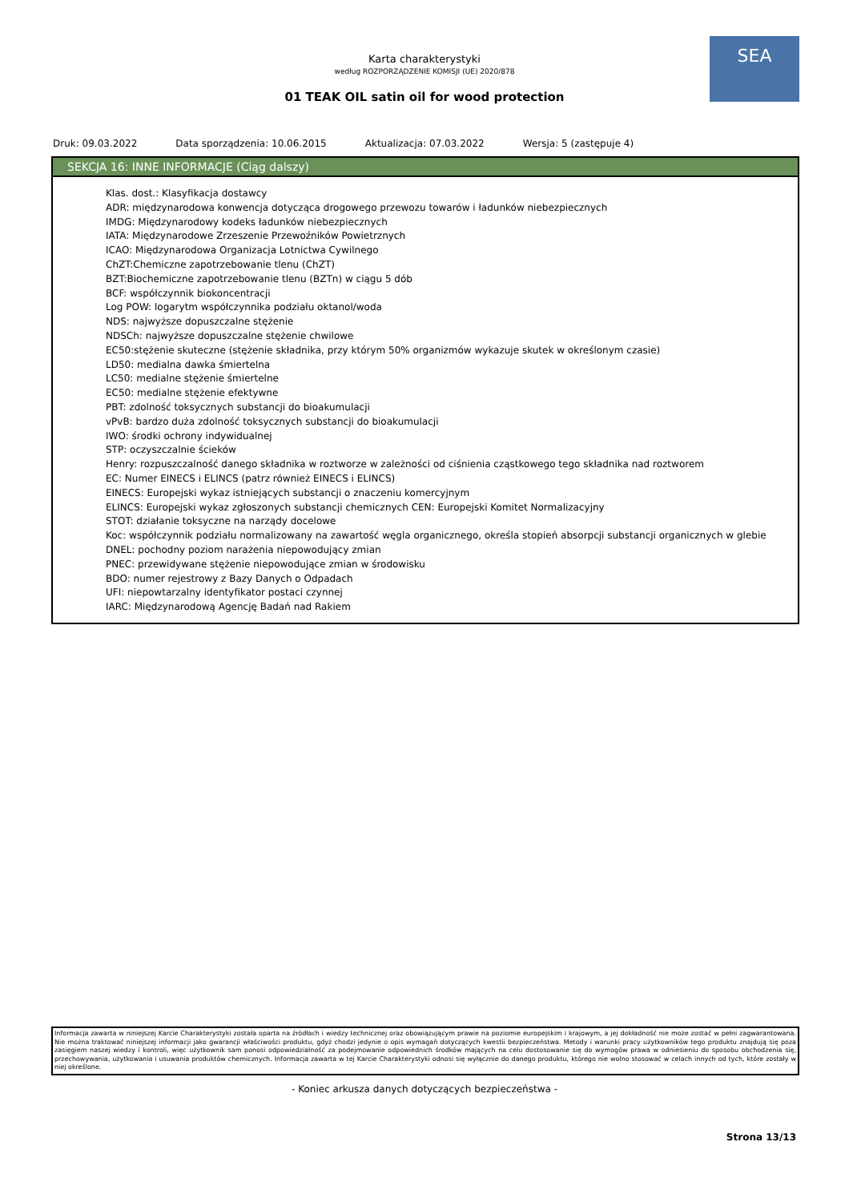Karta charakterystyki
według ROZPORZĄDZENIE KOMISJI (UE) 2020/878
01 TEAK OIL satin oil for wood protection
SEA
Druk: 09.03.2022 Data sporządzenia: 10.06.2015 Aktualizacja: 07.03.2022 Wersja: 5 (zastępuje 4)
SEKCJA 16: INNE INFORMACJE (Ciąg dalszy)
Klas. dost.: Klasyfikacja dostawcy
ADR: międzynarodowa konwencja dotycząca drogowego przewozu towarów i ładunków niebezpiecznych
IMDG: Międzynarodowy kodeks ładunków niebezpiecznych
IATA: Międzynarodowe Zrzeszenie Przewoźników Powietrznych
ICAO: Międzynarodowa Organizacja Lotnictwa Cywilnego
ChZT:Chemiczne zapotrzebowanie tlenu (ChZT)
BZT:Biochemiczne zapotrzebowanie tlenu (BZTn) w ciągu 5 dób
BCF: współczynnik biokoncentracji
Log POW: logarytm współczynnika podziału oktanol/woda
NDS: najwyższe dopuszczalne stężenie
NDSCh: najwyższe dopuszczalne stężenie chwilowe
EC50:stężenie skuteczne (stężenie składnika, przy którym 50% organizmów wykazuje skutek w określonym czasie)
LD50: medialna dawka śmiertelna
LC50: medialne stężenie śmiertelne
EC50: medialne stężenie efektywne
PBT: zdolność toksycznych substancji do bioakumulacji
vPvB: bardzo duża zdolność toksycznych substancji do bioakumulacji
IWO: środki ochrony indywidualnej
STP: oczyszczalnie ścieków
Henry: rozpuszczalność danego składnika w roztworze w zależności od ciśnienia cząstkowego tego składnika nad roztworem
EC: Numer EINECS i ELINCS (patrz również EINECS i ELINCS)
EINECS: Europejski wykaz istniejących substancji o znaczeniu komercyjnym
ELINCS: Europejski wykaz zgłoszonych substancji chemicznych CEN: Europejski Komitet Normalizacyjny
STOT: działanie toksyczne na narządy docelowe
Koc: współczynnik podziału normalizowany na zawartość węgla organicznego, określa stopień absorpcji substancji organicznych w glebie
DNEL: pochodny poziom narażenia niepowodujący zmian
PNEC: przewidywane stężenie niepowodujące zmian w środowisku
BDO: numer rejestrowy z Bazy Danych o Odpadach
UFI: niepowtarzalny identyfikator postaci czynnej
IARC: Międzynarodową Agencję Badań nad Rakiem
Informacja zawarta w niniejszej Karcie Charakterystyki została oparta na źródłach i wiedzy technicznej oraz obowiązującym prawie na poziomie europejskim i krajowym, a jej dokładność nie może zostać w pełni zagwarantowana. Nie można traktować niniejszej informacji jako gwarancji właściwości produktu, gdyż chodzi jedynie o opis wymagań dotyczących kwestii bezpieczeństwa. Metody i warunki pracy użytkowników tego produktu znajdują się poza zasięgiem naszej wiedzy i kontroli, więc użytkownik sam ponosi odpowiedzialność za podejmowanie odpowiednich środków mających na celu dostosowanie się do wymogów prawa w odniesieniu do sposobu obchodzenia się, przechowywania, użytkowania i usuwania produktów chemicznych. Informacja zawarta w tej Karcie Charakterystyki odnosi się wyłącznie do danego produktu, którego nie wolno stosować w celach innych od tych, które zostały w niej określone.
- Koniec arkusza danych dotyczących bezpieczeństwa -
Strona 13/13